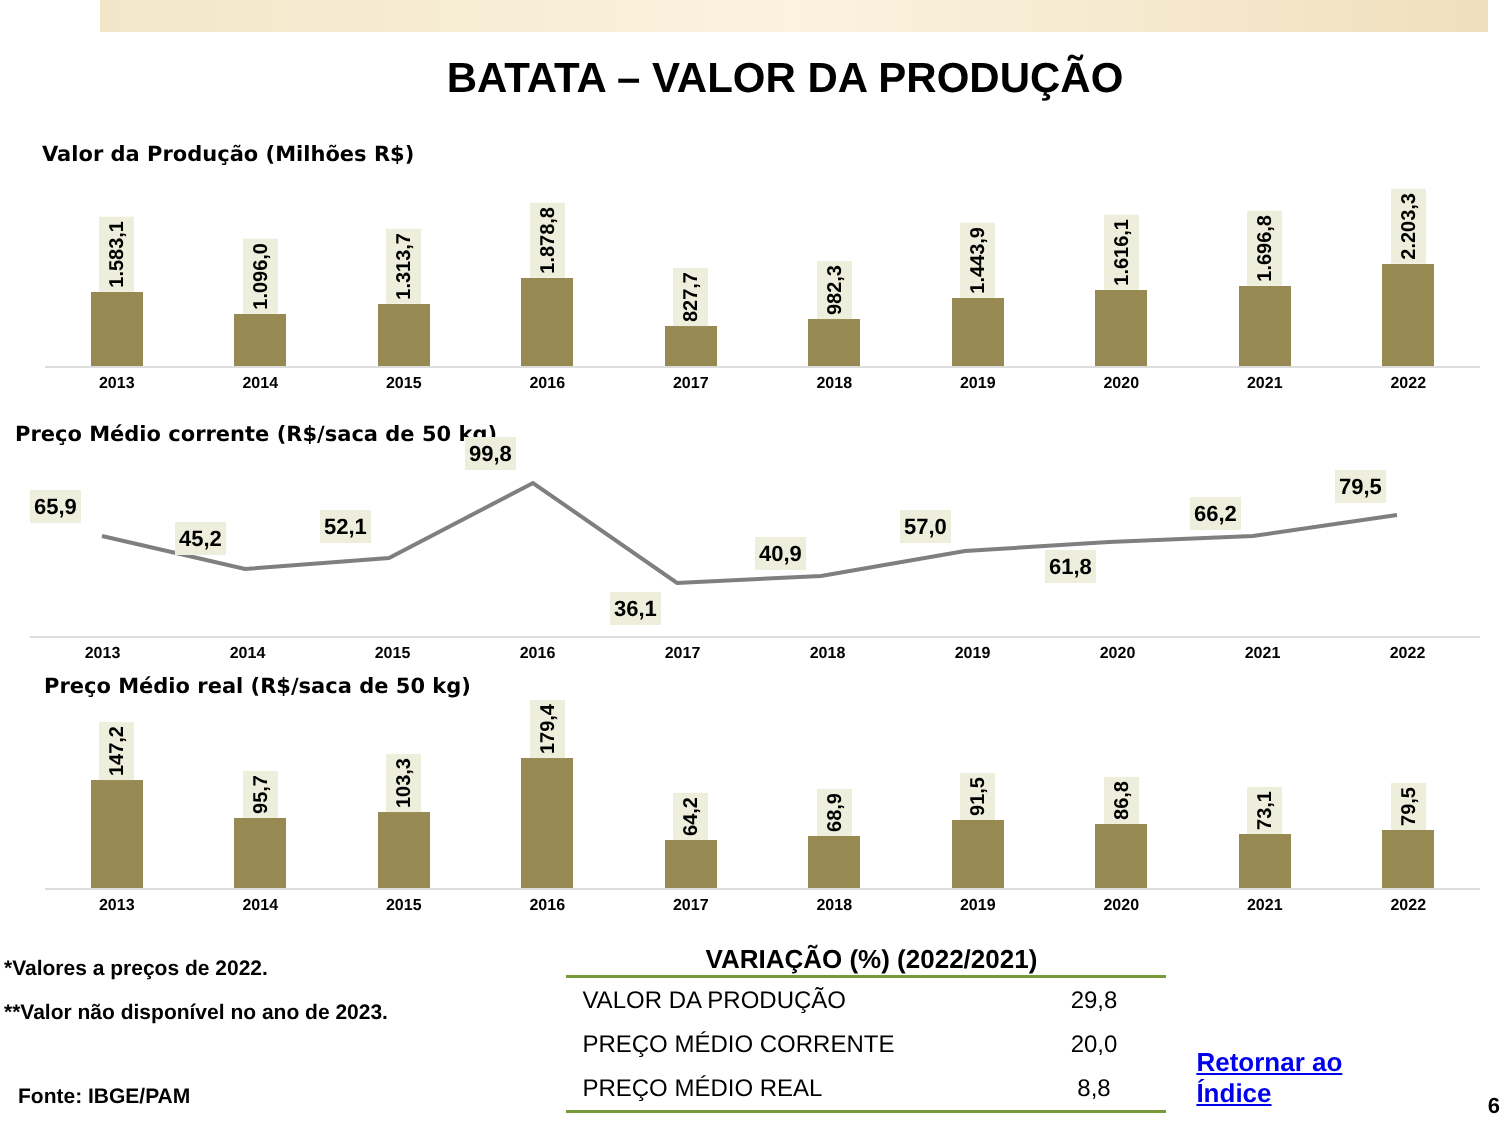BATATA – VALOR DA PRODUÇÃO
Valor da Produção (Milhões R$)
1.583,1
1.096,0
1.313,7
1.878,8
827,7
982,3
1.443,9
1.616,1
1.696,8
2.203,3
2013 2014 2015 2016 2017 2018 2019 2020 2021 2022
Preço Médio corrente (R$/saca de 50 kg)
65,9 45,2 52,1 99,8 36,1 40,9 57,0 61,8 66,2 79,5
2013 2014 2015 2016 2017 2018 2019 2020 2021 2022
Preço Médio real (R$/saca de 50 kg)
147,2
95,7
103,3
179,4
64,2
68,9
91,5
86,8
73,1
79,5
2013 2014 2015 2016 2017 2018 2019 2020 2021 2022
*Valores a preços de 2022.
**Valor não disponível no ano de 2023.
Fonte: IBGE/PAM
VARIAÇÃO (%) (2022/2021)
| VALOR DA PRODUÇÃO | 29,8 |
| PREÇO MÉDIO CORRENTE | 20,0 |
| PREÇO MÉDIO REAL | 8,8 |
Retornar ao Índice
6